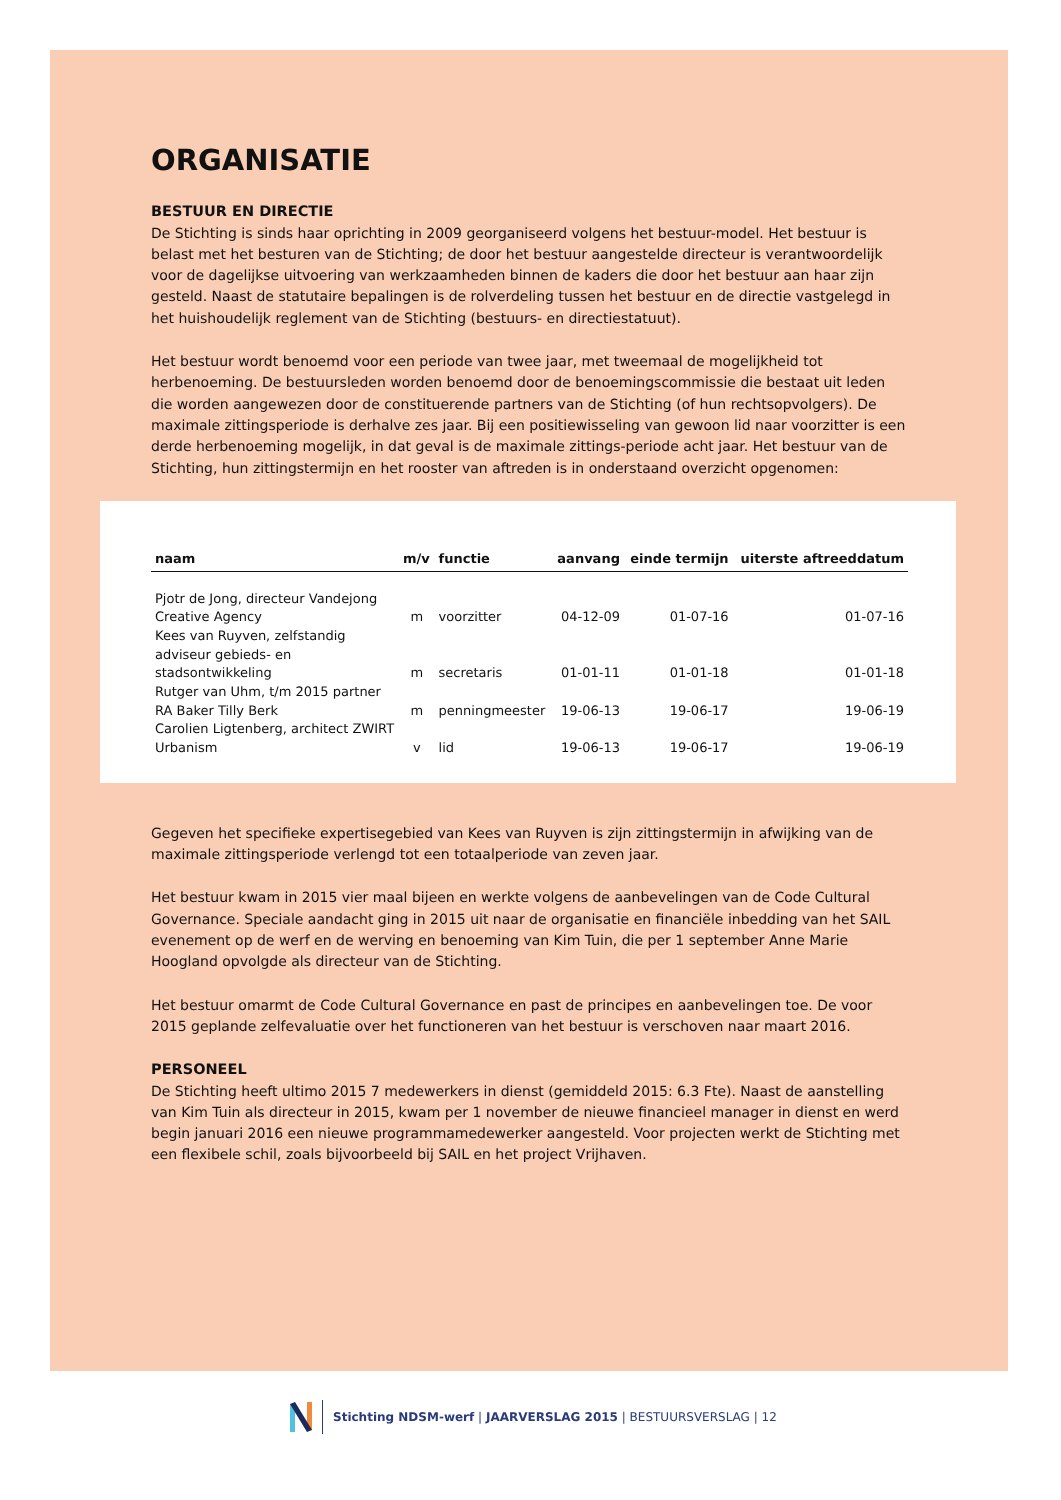ORGANISATIE
BESTUUR EN DIRECTIE
De Stichting is sinds haar oprichting in 2009 georganiseerd volgens het bestuur-model. Het bestuur is belast met het besturen van de Stichting; de door het bestuur aangestelde directeur is verantwoordelijk voor de dagelijkse uitvoering van werkzaamheden binnen de kaders die door het bestuur aan haar zijn gesteld. Naast de statutaire bepalingen is de rolverdeling tussen het bestuur en de directie vastgelegd in het huishoudelijk reglement van de Stichting (bestuurs- en directiestatuut).
Het bestuur wordt benoemd voor een periode van twee jaar, met tweemaal de mogelijkheid tot herbenoeming. De bestuursleden worden benoemd door de benoemingscommissie die bestaat uit leden die worden aangewezen door de constituerende partners van de Stichting (of hun rechtsopvolgers). De maximale zittingsperiode is derhalve zes jaar. Bij een positiewisseling van gewoon lid naar voorzitter is een derde herbenoeming mogelijk, in dat geval is de maximale zittings-periode acht jaar. Het bestuur van de Stichting, hun zittingstermijn en het rooster van aftreden is in onderstaand overzicht opgenomen:
| naam | m/v | functie | aanvang | einde termijn | uiterste aftreeddatum |
| --- | --- | --- | --- | --- | --- |
| Pjotr de Jong, directeur Vandejong Creative Agency | m | voorzitter | 04-12-09 | 01-07-16 | 01-07-16 |
| Kees van Ruyven, zelfstandig adviseur gebieds- en stadsontwikkeling | m | secretaris | 01-01-11 | 01-01-18 | 01-01-18 |
| Rutger van Uhm, t/m 2015 partner RA Baker Tilly Berk | m | penningmeester | 19-06-13 | 19-06-17 | 19-06-19 |
| Carolien Ligtenberg, architect ZWIRT Urbanism | v | lid | 19-06-13 | 19-06-17 | 19-06-19 |
Gegeven het specifieke expertisegebied van Kees van Ruyven is zijn zittingstermijn in afwijking van de maximale zittingsperiode verlengd tot een totaalperiode van zeven jaar.
Het bestuur kwam in 2015 vier maal bijeen en werkte volgens de aanbevelingen van de Code Cultural Governance. Speciale aandacht ging in 2015 uit naar de organisatie en financiële inbedding van het SAIL evenement op de werf en de werving en benoeming van Kim Tuin, die per 1 september Anne Marie Hoogland opvolgde als directeur van de Stichting.
Het bestuur omarmt de Code Cultural Governance en past de principes en aanbevelingen toe. De voor 2015 geplande zelfevaluatie over het functioneren van het bestuur is verschoven naar maart 2016.
PERSONEEL
De Stichting heeft ultimo 2015 7 medewerkers in dienst (gemiddeld 2015: 6.3 Fte). Naast de aanstelling van Kim Tuin als directeur in 2015, kwam per 1 november de nieuwe financieel manager in dienst en werd begin januari 2016 een nieuwe programmamedewerker aangesteld. Voor projecten werkt de Stichting met een flexibele schil, zoals bijvoorbeeld bij SAIL en het project Vrijhaven.
Stichting NDSM-werf | JAARVERSLAG 2015 | BESTUURSVERSLAG | 12